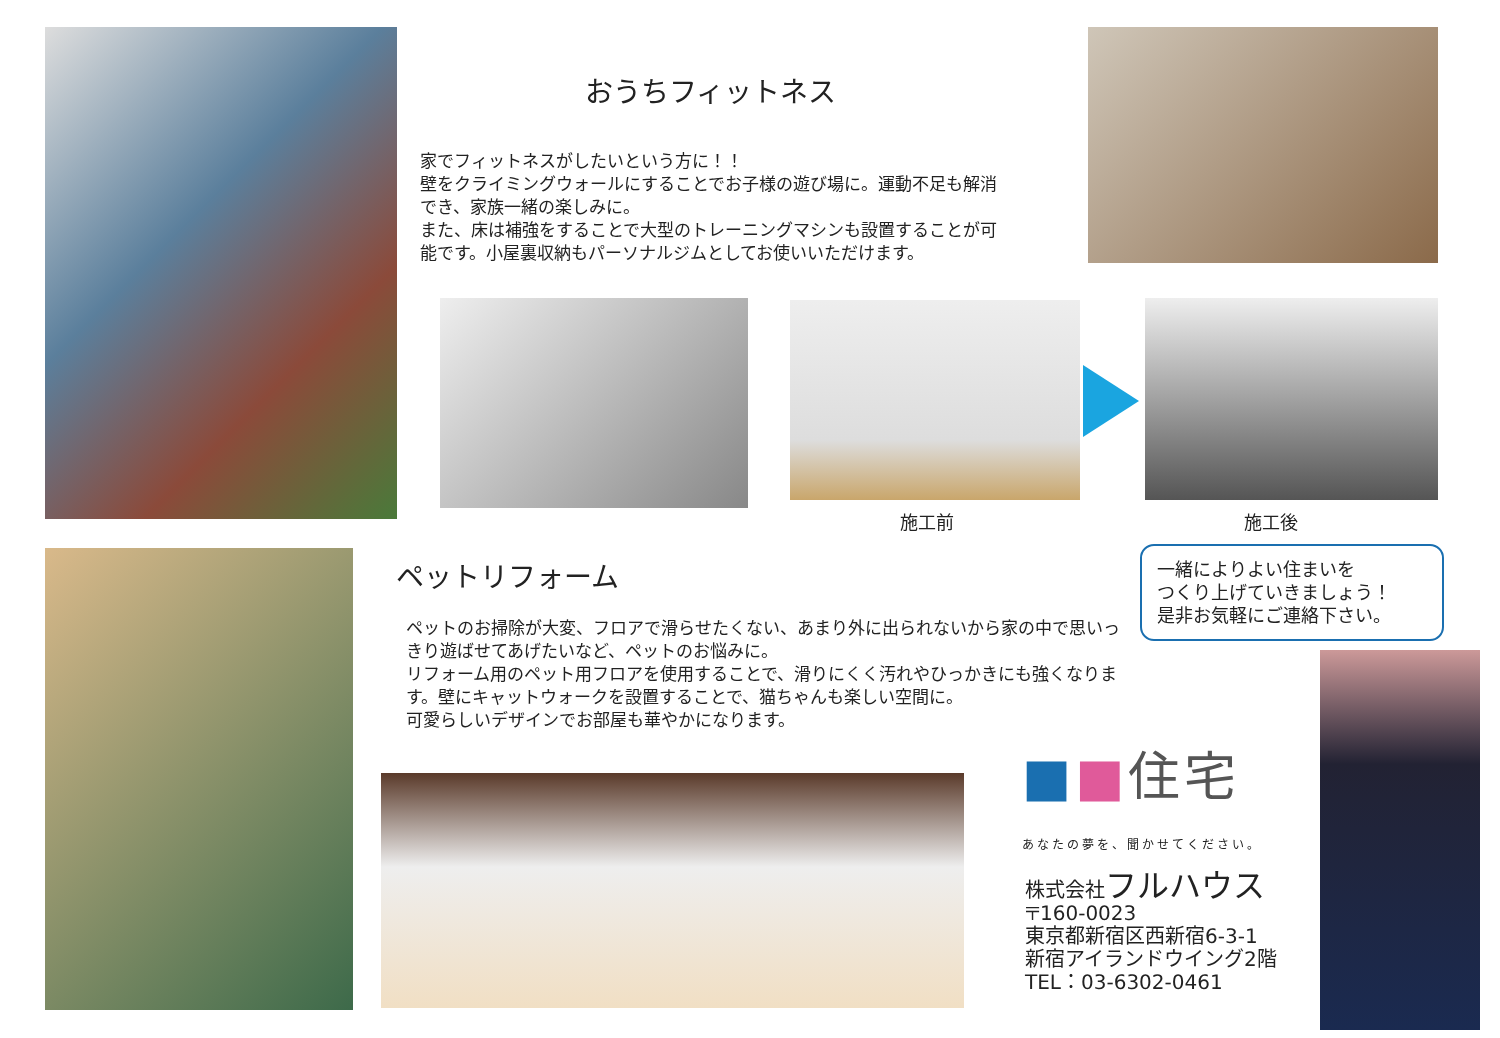おうちフィットネス
家でフィットネスがしたいという方に！！
壁をクライミングウォールにすることでお子様の遊び場に。運動不足も解消でき、家族一緒の楽しみに。
また、床は補強をすることで大型のトレーニングマシンも設置することが可能です。小屋裏収納もパーソナルジムとしてお使いいただけます。
施工前 施工後
ペットリフォーム
ペットのお掃除が大変、フロアで滑らせたくない、あまり外に出られないから家の中で思いっきり遊ばせてあげたいなど、ペットのお悩みに。
リフォーム用のペット用フロアを使用することで、滑りにくく汚れやひっかきにも強くなります。壁にキャットウォークを設置することで、猫ちゃんも楽しい空間に。
可愛らしいデザインでお部屋も華やかになります。
一緒によりよい住まいを
つくり上げていきましょう！
是非お気軽にご連絡下さい。
■■住宅
あなたの夢を、聞かせてください。
株式会社フルハウス
〒160-0023
東京都新宿区西新宿6-3-1
新宿アイランドウイング2階
TEL：03-6302-0461